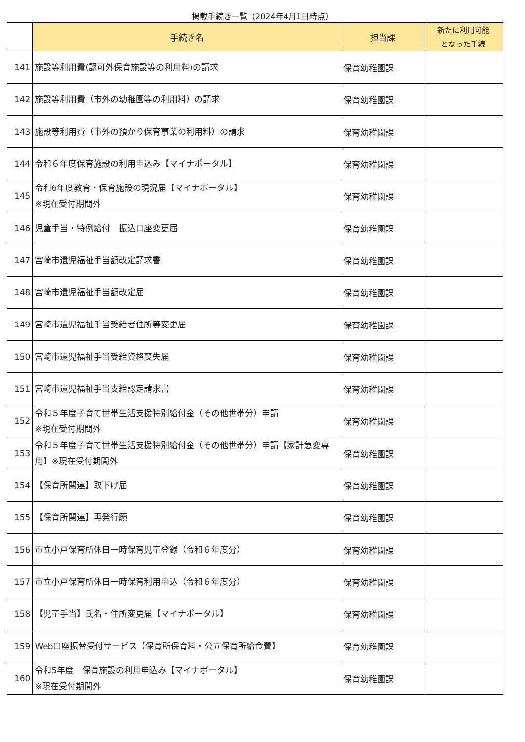掲載手続き一覧（2024年4月1日時点）
| | 手続き名 | 担当課 | 新たに利用可能 となった手続 |
| --- | --- | --- | --- |
| 141 | 施設等利用費(認可外保育施設等の利用料)の請求 | 保育幼稚園課 | |
| 142 | 施設等利用費（市外の幼稚園等の利用料）の請求 | 保育幼稚園課 | |
| 143 | 施設等利用費（市外の預かり保育事業の利用料）の請求 | 保育幼稚園課 | |
| 144 | 令和６年度保育施設の利用申込み【マイナポータル】 | 保育幼稚園課 | |
| 145 | 令和6年度教育・保育施設の現況届【マイナポータル】 ※現在受付期間外 | 保育幼稚園課 | |
| 146 | 児童手当・特例給付 振込口座変更届 | 保育幼稚園課 | |
| 147 | 宮崎市遺児福祉手当額改定請求書 | 保育幼稚園課 | |
| 148 | 宮崎市遺児福祉手当額改定届 | 保育幼稚園課 | |
| 149 | 宮崎市遺児福祉手当受給者住所等変更届 | 保育幼稚園課 | |
| 150 | 宮崎市遺児福祉手当受給資格喪失届 | 保育幼稚園課 | |
| 151 | 宮崎市遺児福祉手当支給認定請求書 | 保育幼稚園課 | |
| 152 | 令和５年度子育て世帯生活支援特別給付金（その他世帯分）申請 ※現在受付期間外 | 保育幼稚園課 | |
| 153 | 令和５年度子育て世帯生活支援特別給付金（その他世帯分）申請【家計急変専用】※現在受付期間外 | 保育幼稚園課 | |
| 154 | 【保育所関連】取下げ届 | 保育幼稚園課 | |
| 155 | 【保育所関連】再発行願 | 保育幼稚園課 | |
| 156 | 市立小戸保育所休日一時保育児童登録（令和６年度分） | 保育幼稚園課 | |
| 157 | 市立小戸保育所休日一時保育利用申込（令和６年度分） | 保育幼稚園課 | |
| 158 | 【児童手当】氏名・住所変更届【マイナポータル】 | 保育幼稚園課 | |
| 159 | Web口座振替受付サービス【保育所保育料・公立保育所給食費】 | 保育幼稚園課 | |
| 160 | 令和5年度 保育施設の利用申込み【マイナポータル】 ※現在受付期間外 | 保育幼稚園課 | |